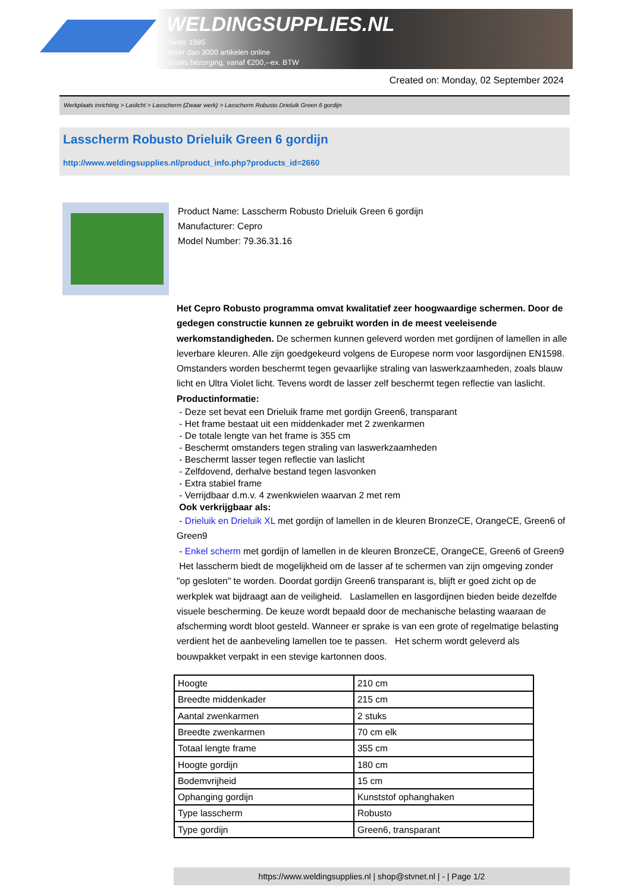WELDINGSUPPLIES.NL
- Sinds 1985
- Méér dan 3000 artikelen online
- Gratis bezorging, vanaf €200,--ex. BTW
Created on: Monday, 02 September 2024
Werkplaats inrichting > Laslicht > Lasscherm (Zwaar werk) > Lasscherm Robusto Drieluik Green 6 gordijn
Lasscherm Robusto Drieluik Green 6 gordijn
http://www.weldingsupplies.nl/product_info.php?products_id=2660
Product Name: Lasscherm Robusto Drieluik Green 6 gordijn
Manufacturer: Cepro
Model Number: 79.36.31.16
Het Cepro Robusto programma omvat kwalitatief zeer hoogwaardige schermen. Door de gedegen constructie kunnen ze gebruikt worden in de meest veeleisende werkomstandigheden. De schermen kunnen geleverd worden met gordijnen of lamellen in alle leverbare kleuren. Alle zijn goedgekeurd volgens de Europese norm voor lasgordijnen EN1598. Omstanders worden beschermt tegen gevaarlijke straling van laswerkzaamheden, zoals blauw licht en Ultra Violet licht. Tevens wordt de lasser zelf beschermt tegen reflectie van laslicht. Productinformatie:
- Deze set bevat een Drieluik frame met gordijn Green6, transparant
- Het frame bestaat uit een middenkader met 2 zwenkarmen
- De totale lengte van het frame is 355 cm
- Beschermt omstanders tegen straling van laswerkzaamheden
- Beschermt lasser tegen reflectie van laslicht
- Zelfdovend, derhalve bestand tegen lasvonken
- Extra stabiel frame
- Verrijdbaar d.m.v. 4 zwenkwielen waarvan 2 met rem
Ook verkrijgbaar als:
- Drieluik en Drieluik XL met gordijn of lamellen in de kleuren BronzeCE, OrangeCE, Green6 of Green9
- Enkel scherm met gordijn of lamellen in de kleuren BronzeCE, OrangeCE, Green6 of Green9
Het lasscherm biedt de mogelijkheid om de lasser af te schermen van zijn omgeving zonder "op gesloten" te worden. Doordat gordijn Green6 transparant is, blijft er goed zicht op de werkplek wat bijdraagt aan de veiligheid. Laslamellen en lasgordijnen bieden beide dezelfde visuele bescherming. De keuze wordt bepaald door de mechanische belasting waaraan de afscherming wordt bloot gesteld. Wanneer er sprake is van een grote of regelmatige belasting verdient het de aanbeveling lamellen toe te passen. Het scherm wordt geleverd als bouwpakket verpakt in een stevige kartonnen doos.
| Hoogte | 210 cm |
| Breedte middenkader | 215 cm |
| Aantal zwenkarmen | 2 stuks |
| Breedte zwenkarmen | 70 cm elk |
| Totaal lengte frame | 355 cm |
| Hoogte gordijn | 180 cm |
| Bodemvrijheid | 15 cm |
| Ophanging gordijn | Kunststof ophanghaken |
| Type lasscherm | Robusto |
| Type gordijn | Green6, transparant |
https://www.weldingsupplies.nl | shop@stvnet.nl | - | Page 1/2